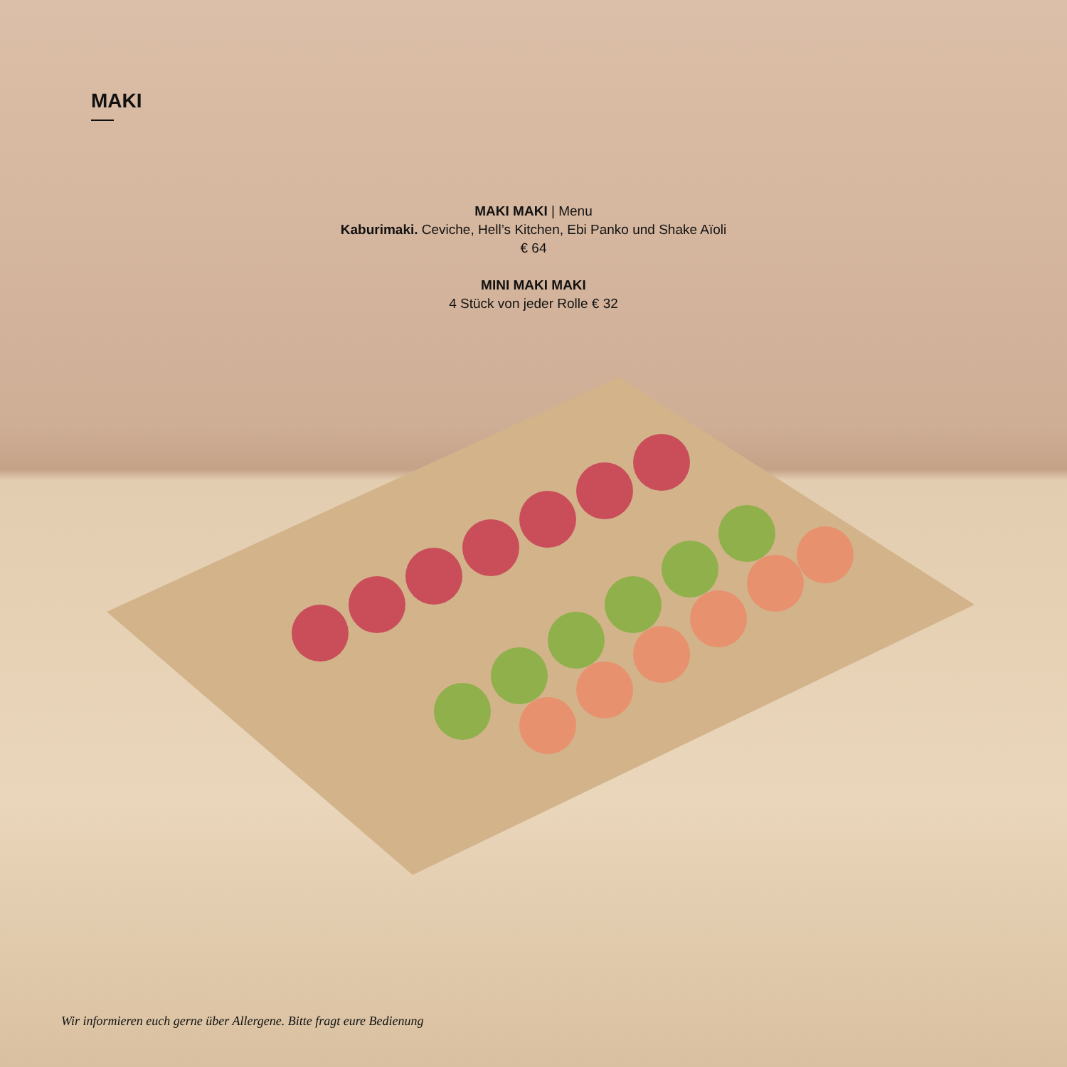MAKI
MAKI MAKI | Menu
Kaburimaki. Ceviche, Hell’s Kitchen, Ebi Panko und Shake Aïoli
€ 64
MINI MAKI MAKI
4 Stück von jeder Rolle € 32
Wir informieren euch gerne über Allergene. Bitte fragt eure Bedienung